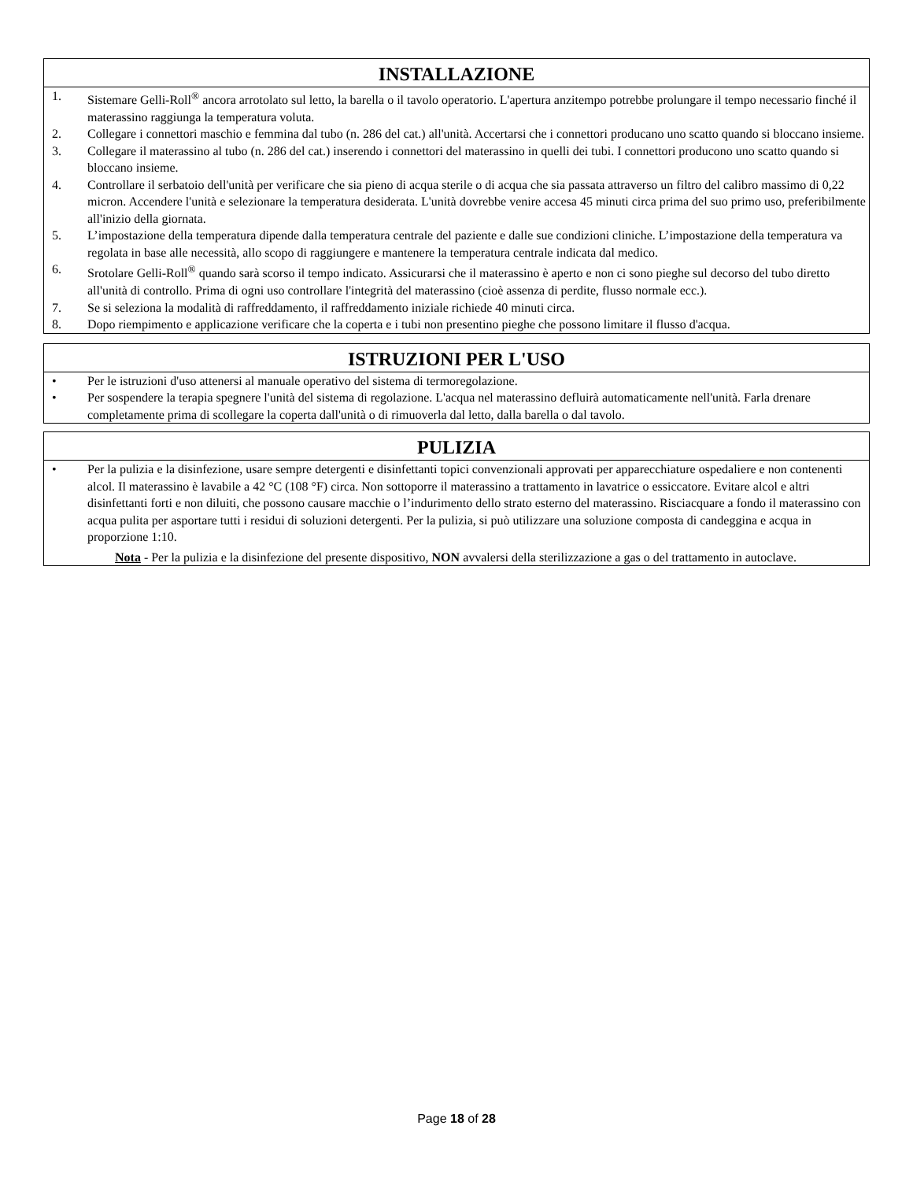INSTALLAZIONE
1. Sistemare Gelli-Roll<sup>®</sup> ancora arrotolato sul letto, la barella o il tavolo operatorio. L'apertura anzitempo potrebbe prolungare il tempo necessario finché il materassino raggiunga la temperatura voluta.
2. Collegare i connettori maschio e femmina dal tubo (n. 286 del cat.) all'unità. Accertarsi che i connettori producano uno scatto quando si bloccano insieme.
3. Collegare il materassino al tubo (n. 286 del cat.) inserendo i connettori del materassino in quelli dei tubi. I connettori producono uno scatto quando si bloccano insieme.
4. Controllare il serbatoio dell'unità per verificare che sia pieno di acqua sterile o di acqua che sia passata attraverso un filtro del calibro massimo di 0,22 micron. Accendere l'unità e selezionare la temperatura desiderata. L'unità dovrebbe venire accesa 45 minuti circa prima del suo primo uso, preferibilmente all'inizio della giornata.
5. L’impostazione della temperatura dipende dalla temperatura centrale del paziente e dalle sue condizioni cliniche. L’impostazione della temperatura va regolata in base alle necessità, allo scopo di raggiungere e mantenere la temperatura centrale indicata dal medico.
6. Srotolare Gelli-Roll<sup>®</sup> quando sarà scorso il tempo indicato. Assicurarsi che il materassino è aperto e non ci sono pieghe sul decorso del tubo diretto all'unità di controllo. Prima di ogni uso controllare l'integrità del materassino (cioè assenza di perdite, flusso normale ecc.).
7. Se si seleziona la modalità di raffreddamento, il raffreddamento iniziale richiede 40 minuti circa.
8. Dopo riempimento e applicazione verificare che la coperta e i tubi non presentino pieghe che possono limitare il flusso d'acqua.
ISTRUZIONI PER L'USO
• Per le istruzioni d'uso attenersi al manuale operativo del sistema di termoregolazione.
• Per sospendere la terapia spegnere l'unità del sistema di regolazione. L'acqua nel materassino defluirà automaticamente nell'unità. Farla drenare completamente prima di scollegare la coperta dall'unità o di rimuoverla dal letto, dalla barella o dal tavolo.
PULIZIA
• Per la pulizia e la disinfezione, usare sempre detergenti e disinfettanti topici convenzionali approvati per apparecchiature ospedaliere e non contenenti alcol. Il materassino è lavabile a 42 °C (108 °F) circa. Non sottoporre il materassino a trattamento in lavatrice o essiccatore. Evitare alcol e altri disinfettanti forti e non diluiti, che possono causare macchie o l’indurimento dello strato esterno del materassino. Risciacquare a fondo il materassino con acqua pulita per asportare tutti i residui di soluzioni detergenti. Per la pulizia, si può utilizzare una soluzione composta di candeggina e acqua in proporzione 1:10.
Nota - Per la pulizia e la disinfezione del presente dispositivo, NON avvalersi della sterilizzazione a gas o del trattamento in autoclave.
Page 18 of 28